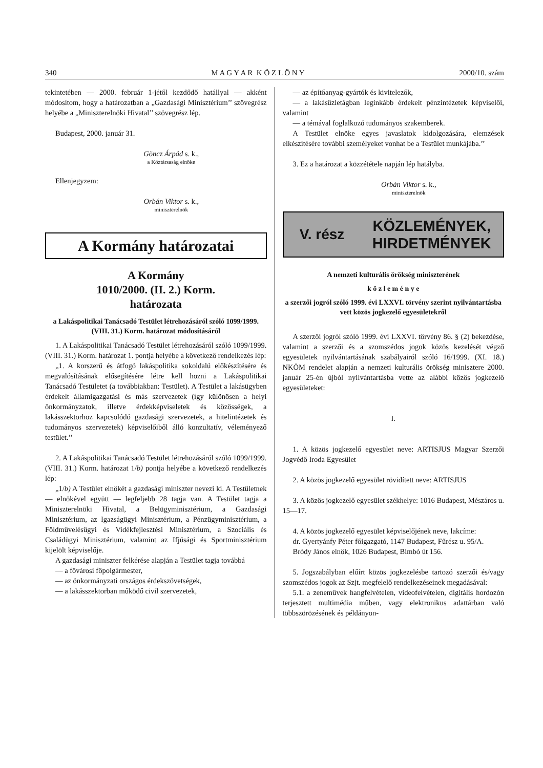340 M A G Y A R K Ö Z L Ö N Y 2000/10. szám
tekintetében — 2000. február 1-jétől kezdődő hatállyal — akként módosítom, hogy a határozatban a „Gazdasági Minisztérium’’ szövegrész helyébe a „Miniszterelnöki Hivatal’’ szövegrész lép.
Budapest, 2000. január 31.
Göncz Árpád s. k.,
a Köztársaság elnöke
Ellenjegyzem:
Orbán Viktor s. k.,
miniszterelnök
A Kormány határozatai
A Kormány
1010/2000. (II. 2.) Korm.
határozata
a Lakáspolitikai Tanácsadó Testület létrehozásáról szóló 1099/1999. (VIII. 31.) Korm. határozat módosításáról
1. A Lakáspolitikai Tanácsadó Testület létrehozásáról szóló 1099/1999. (VIII. 31.) Korm. határozat 1. pontja helyébe a következő rendelkezés lép:
„1. A korszerű és átfogó lakáspolitika sokoldalú előkészítésére és megvalósításának elősegítésére létre kell hozni a Lakáspolitikai Tanácsadó Testületet (a továbbiakban: Testület). A Testület a lakásügyben érdekelt államigazgatási és más szervezetek (így különösen a helyi önkormányzatok, illetve érdekképviseletek és közösségek, a lakásszektorhoz kapcsolódó gazdasági szervezetek, a hitelintézetek és tudományos szervezetek) képviselőiből álló konzultatív, véleményező testület.’’
2. A Lakáspolitikai Tanácsadó Testület létrehozásáról szóló 1099/1999. (VIII. 31.) Korm. határozat 1/b) pontja helyébe a következő rendelkezés lép:
„1/b) A Testület elnökét a gazdasági miniszter nevezi ki. A Testületnek — elnökével együtt — legfeljebb 28 tagja van. A Testület tagja a Miniszterelnöki Hivatal, a Belügyminisztérium, a Gazdasági Minisztérium, az Igazságügyi Minisztérium, a Pénzügyminisztérium, a Földművelésügyi és Vidékfejlesztési Minisztérium, a Szociális és Családügyi Minisztérium, valamint az Ifjúsági és Sportminisztérium kijelölt képviselője.
A gazdasági miniszter felkérése alapján a Testület tagja továbbá
— a fővárosi főpolgármester,
— az önkormányzati országos érdekszövetségek,
— a lakásszektorban működő civil szervezetek,
— az építőanyag-gyártók és kivitelezők,
— a lakásüzletágban leginkább érdekelt pénzintézetek képviselői, valamint
— a témával foglalkozó tudományos szakemberek.
A Testület elnöke egyes javaslatok kidolgozására, elemzések elkészítésére további személyeket vonhat be a Testület munkájába.’’
3. Ez a határozat a közzététele napján lép hatályba.
Orbán Viktor s. k.,
miniszterelnök
V. rész
KÖZLEMÉNYEK,
HIRDETMÉNYEK
A nemzeti kulturális örökség miniszterének
k ö z l e m é n y e
a szerzői jogról szóló 1999. évi LXXVI. törvény szerint nyilvántartásba vett közös jogkezelő egyesületekről
A szerzői jogról szóló 1999. évi LXXVI. törvény 86. § (2) bekezdése, valamint a szerzői és a szomszédos jogok közös kezelését végző egyesületek nyilvántartásának szabályairól szóló 16/1999. (XI. 18.) NKÖM rendelet alapján a nemzeti kulturális örökség minisztere 2000. január 25-én újból nyilvántartásba vette az alábbi közös jogkezelő egyesületeket:
I.
1. A közös jogkezelő egyesület neve: ARTISJUS Magyar Szerzői Jogvédő Iroda Egyesület
2. A közös jogkezelő egyesület rövidített neve: ARTISJUS
3. A közös jogkezelő egyesület székhelye: 1016 Budapest, Mészáros u. 15—17.
4. A közös jogkezelő egyesület képviselőjének neve, lakcíme:
dr. Gyertyánfy Péter főigazgató, 1147 Budapest, Fűrész u. 95/A.
Bródy János elnök, 1026 Budapest, Bimbó út 156.
5. Jogszabályban előírt közös jogkezelésbe tartozó szerzői és/vagy szomszédos jogok az Szjt. megfelelő rendelkezéseinek megadásával:
5.1. a zeneművek hangfelvételen, videofelvételen, digitális hordozón terjesztett multimédia műben, vagy elektronikus adattárban való többszörözésének és példányon-